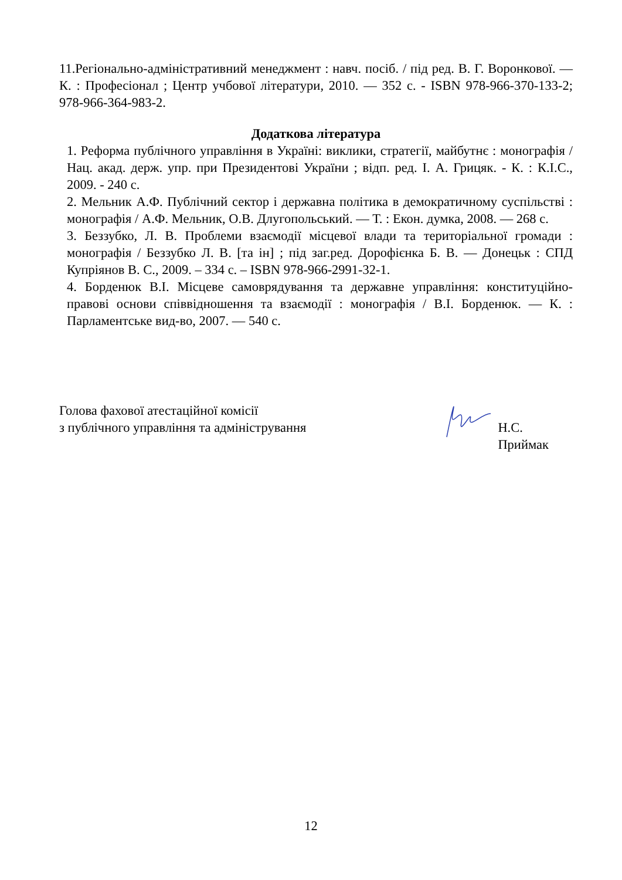11.Регіонально-адміністративний менеджмент : навч. посіб. / під ред. В. Г. Воронкової. — К. : Професіонал ; Центр учбової літератури, 2010. — 352 с. - ISBN 978-966-370-133-2; 978-966-364-983-2.
Додаткова література
1. Реформа публічного управління в Україні: виклики, стратегії, майбутнє : монографія / Нац. акад. держ. упр. при Президентові України ; відп. ред. І. А. Грицяк. - К. : К.І.С., 2009. - 240 с.
2. Мельник А.Ф. Публічний сектор і державна політика в демократичному суспільстві : монографія / А.Ф. Мельник, О.В. Длугопольський. — Т. : Екон. думка, 2008. — 268 с.
3. Беззубко, Л. В. Проблеми взаємодії місцевої влади та територіальної громади : монографія / Беззубко Л. В. [та ін] ; під заг.ред. Дорофієнка Б. В. — Донецьк : СПД Купріянов В. С., 2009. – 334 с. – ISBN 978-966-2991-32-1.
4. Борденюк В.І. Місцеве самоврядування та державне управління: конституційно-правові основи співвідношення та взаємодії : монографія / В.І. Борденюк. — К. : Парламентське вид-во, 2007. — 540 с.
Голова фахової атестаційної комісії
з публічного управління та адміністрування
Н.С. Приймак
12